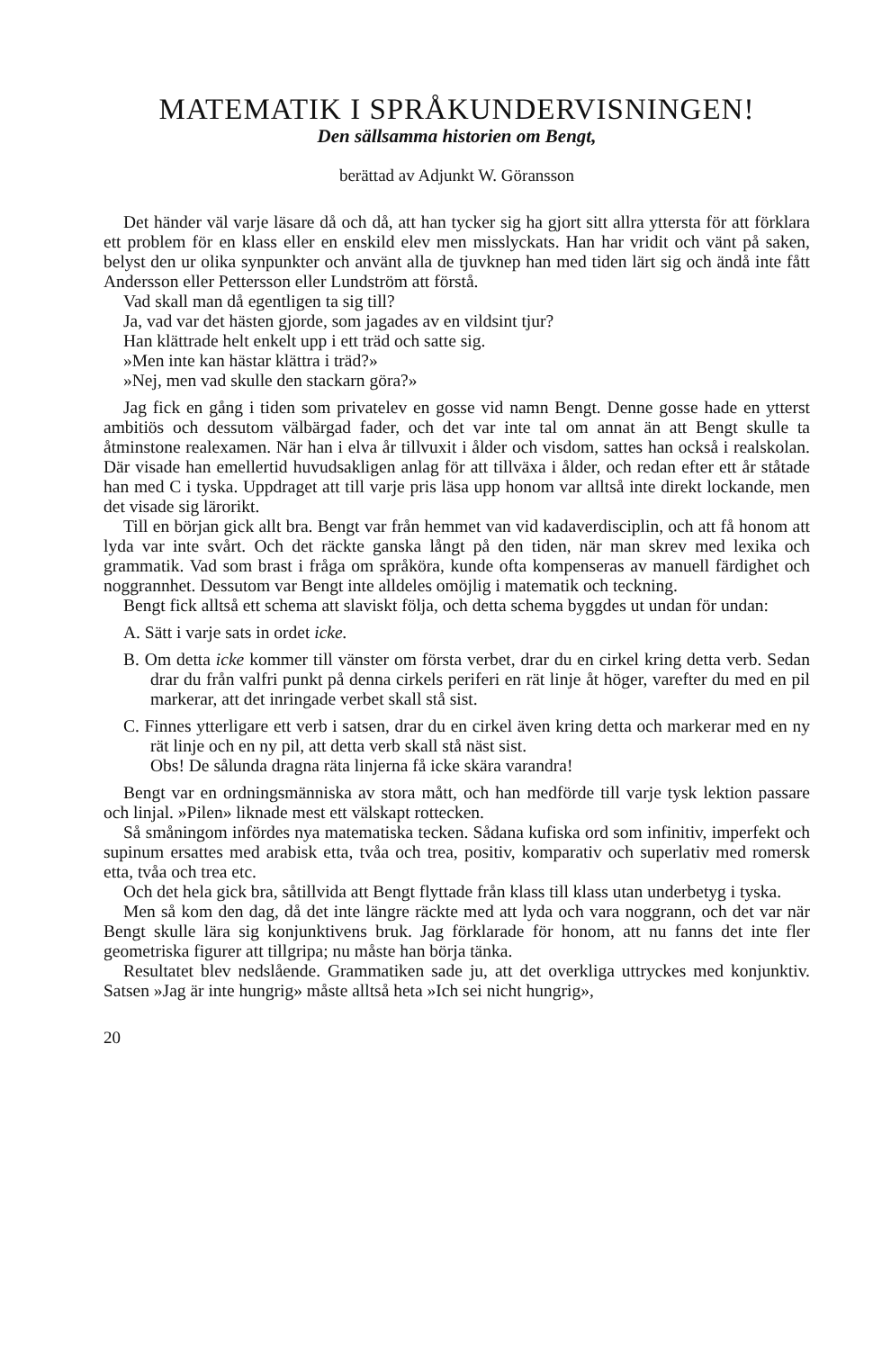MATEMATIK I SPRÅKUNDERVISNINGEN!
Den sällsamma historien om Bengt,
berättad av Adjunkt W. Göransson
Det händer väl varje läsare då och då, att han tycker sig ha gjort sitt allra yttersta för att förklara ett problem för en klass eller en enskild elev men misslyckats. Han har vridit och vänt på saken, belyst den ur olika synpunkter och använt alla de tjuvknep han med tiden lärt sig och ändå inte fått Andersson eller Pettersson eller Lundström att förstå.
Vad skall man då egentligen ta sig till?
Ja, vad var det hästen gjorde, som jagades av en vildsint tjur?
Han klättrade helt enkelt upp i ett träd och satte sig.
»Men inte kan hästar klättra i träd?»
»Nej, men vad skulle den stackarn göra?»
Jag fick en gång i tiden som privatelev en gosse vid namn Bengt. Denne gosse hade en ytterst ambitiös och dessutom välbärgad fader, och det var inte tal om annat än att Bengt skulle ta åtminstone realexamen. När han i elva år tillvuxit i ålder och visdom, sattes han också i realskolan. Där visade han emellertid huvudsakligen anlag för att tillväxa i ålder, och redan efter ett år ståtade han med C i tyska. Uppdraget att till varje pris läsa upp honom var alltså inte direkt lockande, men det visade sig lärorikt.
Till en början gick allt bra. Bengt var från hemmet van vid kadaverdisciplin, och att få honom att lyda var inte svårt. Och det räckte ganska långt på den tiden, när man skrev med lexika och grammatik. Vad som brast i fråga om språköra, kunde ofta kompenseras av manuell färdighet och noggrannhet. Dessutom var Bengt inte alldeles omöjlig i matematik och teckning.
Bengt fick alltså ett schema att slaviskt följa, och detta schema byggdes ut undan för undan:
A. Sätt i varje sats in ordet icke.
B. Om detta icke kommer till vänster om första verbet, drar du en cirkel kring detta verb. Sedan drar du från valfri punkt på denna cirkels periferi en rät linje åt höger, varefter du med en pil markerar, att det inringade verbet skall stå sist.
C. Finnes ytterligare ett verb i satsen, drar du en cirkel även kring detta och markerar med en ny rät linje och en ny pil, att detta verb skall stå näst sist.
Obs! De sålunda dragna räta linjerna få icke skära varandra!
Bengt var en ordningsmänniska av stora mått, och han medförde till varje tysk lektion passare och linjal. »Pilen» liknade mest ett välskapt rottecken.
Så småningom infördes nya matematiska tecken. Sådana kufiska ord som infinitiv, imperfekt och supinum ersattes med arabisk etta, tvåa och trea, positiv, komparativ och superlativ med romersk etta, tvåa och trea etc.
Och det hela gick bra, såtillvida att Bengt flyttade från klass till klass utan underbetyg i tyska.
Men så kom den dag, då det inte längre räckte med att lyda och vara noggrann, och det var när Bengt skulle lära sig konjunktivens bruk. Jag förklarade för honom, att nu fanns det inte fler geometriska figurer att tillgripa; nu måste han börja tänka.
Resultatet blev nedslående. Grammatiken sade ju, att det overkliga uttryckes med konjunktiv. Satsen »Jag är inte hungrig» måste alltså heta »Ich sei nicht hungrig»,
20